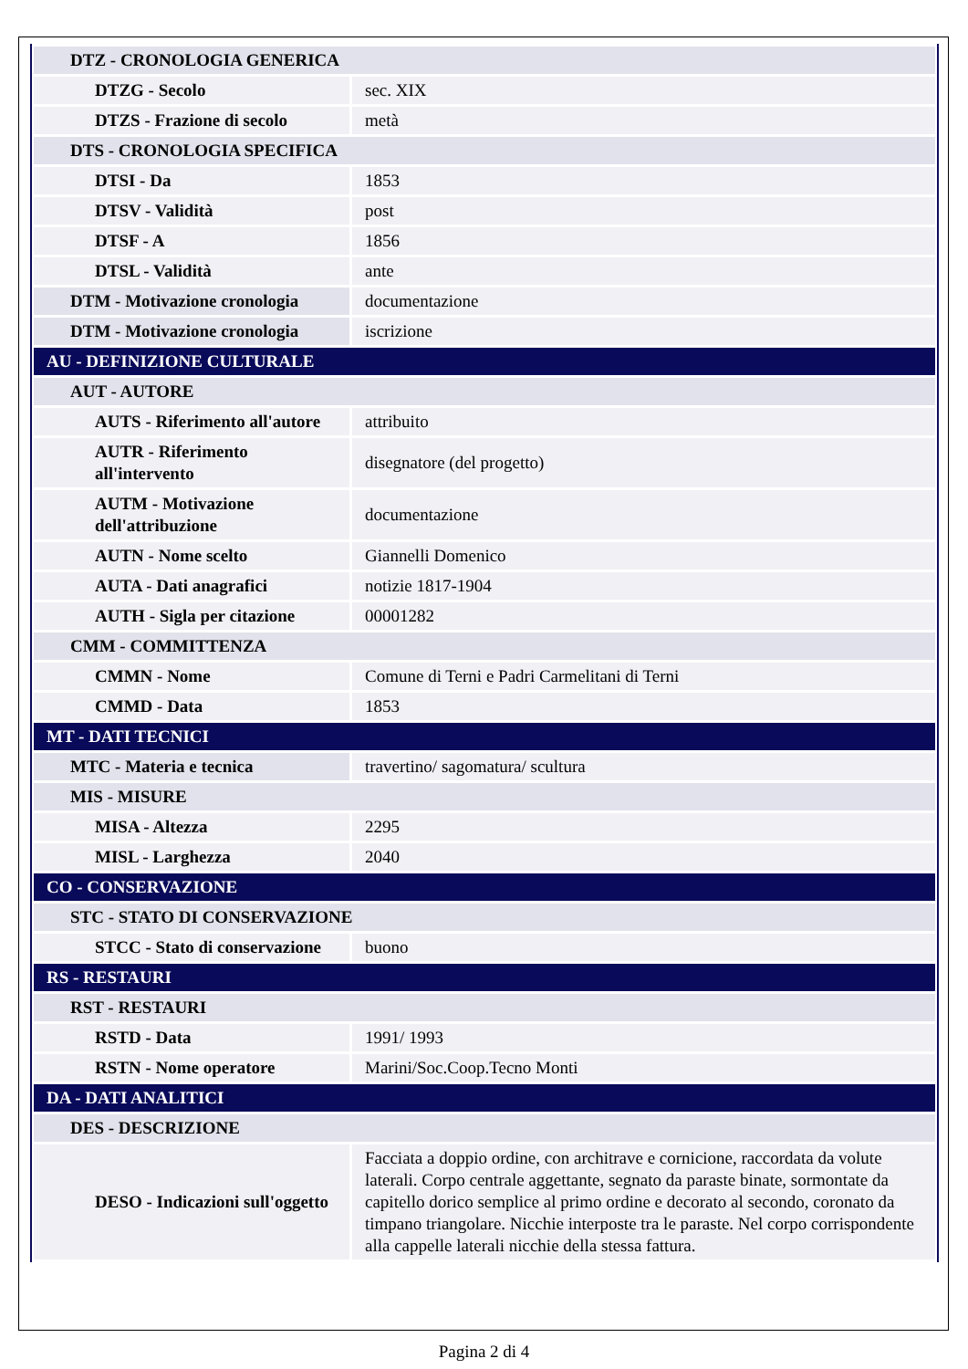| DTZ - CRONOLOGIA GENERICA | |
| DTZG - Secolo | sec. XIX |
| DTZS - Frazione di secolo | metà |
| DTS - CRONOLOGIA SPECIFICA | |
| DTSI - Da | 1853 |
| DTSV - Validità | post |
| DTSF - A | 1856 |
| DTSL - Validità | ante |
| DTM - Motivazione cronologia | documentazione |
| DTM - Motivazione cronologia | iscrizione |
| AU - DEFINIZIONE CULTURALE | |
| AUT - AUTORE | |
| AUTS - Riferimento all'autore | attribuito |
| AUTR - Riferimento all'intervento | disegnatore (del progetto) |
| AUTM - Motivazione dell'attribuzione | documentazione |
| AUTN - Nome scelto | Giannelli Domenico |
| AUTA - Dati anagrafici | notizie 1817-1904 |
| AUTH - Sigla per citazione | 00001282 |
| CMM - COMMITTENZA | |
| CMMN - Nome | Comune di Terni e Padri Carmelitani di Terni |
| CMMD - Data | 1853 |
| MT - DATI TECNICI | |
| MTC - Materia e tecnica | travertino/ sagomatura/ scultura |
| MIS - MISURE | |
| MISA - Altezza | 2295 |
| MISL - Larghezza | 2040 |
| CO - CONSERVAZIONE | |
| STC - STATO DI CONSERVAZIONE | |
| STCC - Stato di conservazione | buono |
| RS - RESTAURI | |
| RST - RESTAURI | |
| RSTD - Data | 1991/ 1993 |
| RSTN - Nome operatore | Marini/Soc.Coop.Tecno Monti |
| DA - DATI ANALITICI | |
| DES - DESCRIZIONE | |
| DESO - Indicazioni sull'oggetto | Facciata a doppio ordine, con architrave e cornicione, raccordata da volute laterali. Corpo centrale aggettante, segnato da paraste binate, sormontate da capitello dorico semplice al primo ordine e decorato al secondo, coronato da timpano triangolare. Nicchie interposte tra le paraste. Nel corpo corrispondente alla cappelle laterali nicchie della stessa fattura. |
Pagina 2 di 4